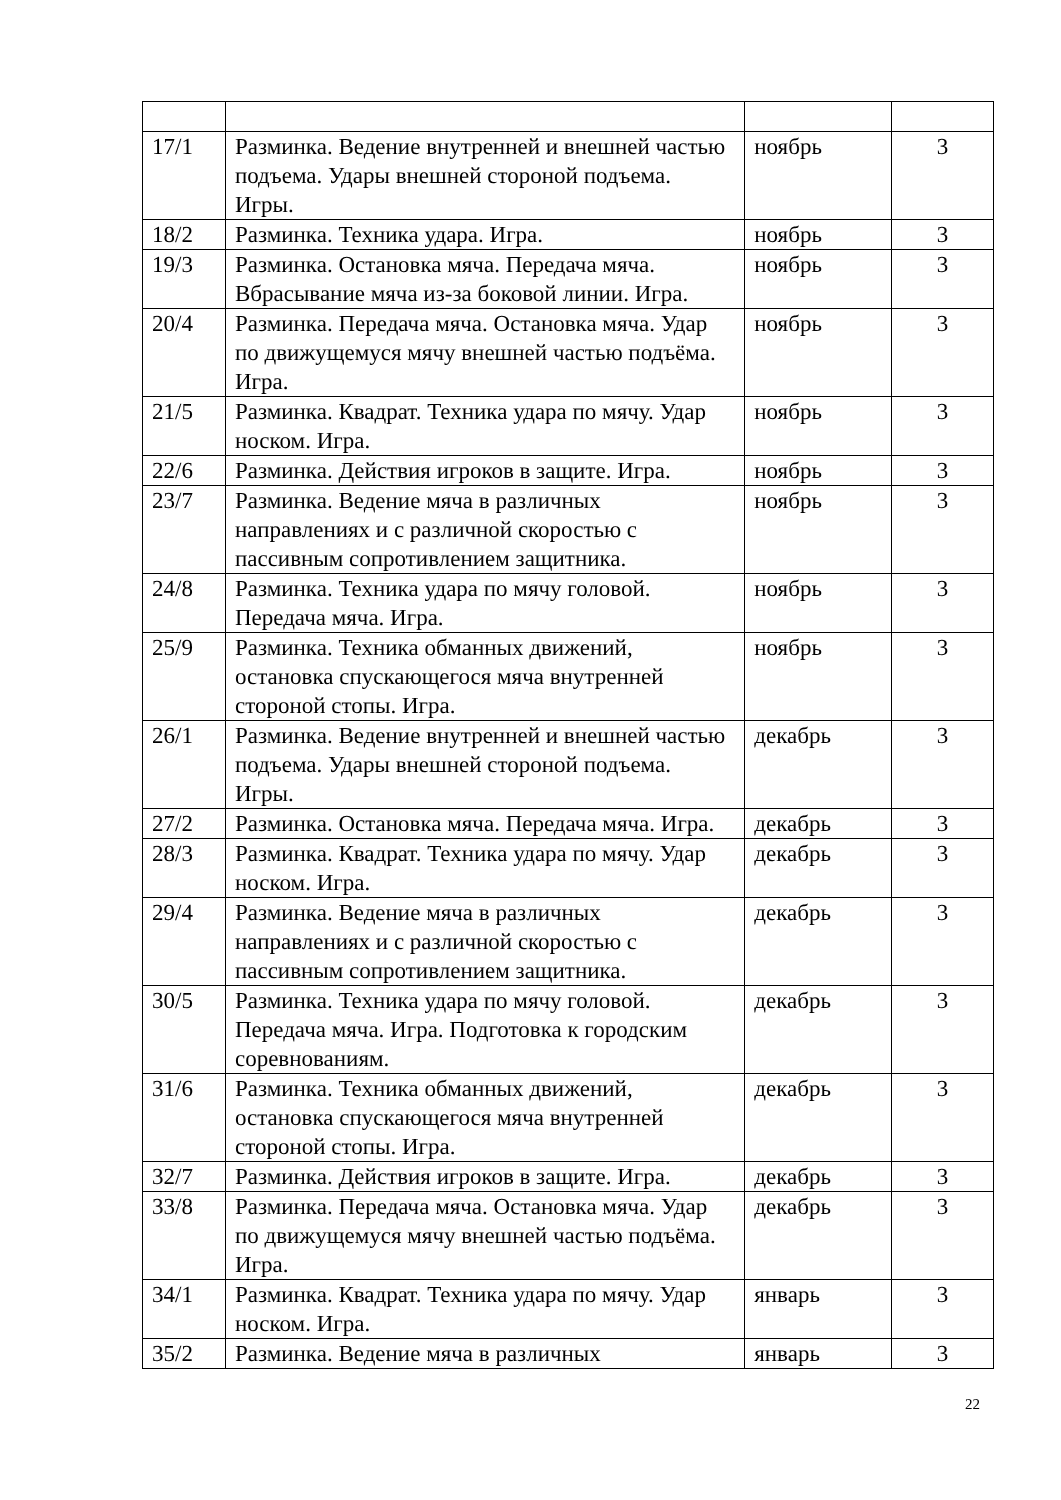| 17/1 | Разминка. Ведение внутренней и внешней частью подъема. Удары внешней стороной подъема. Игры. | ноябрь | 3 |
| 18/2 | Разминка. Техника удара. Игра. | ноябрь | 3 |
| 19/3 | Разминка. Остановка мяча. Передача мяча. Вбрасывание мяча из-за боковой линии. Игра. | ноябрь | 3 |
| 20/4 | Разминка. Передача мяча. Остановка мяча. Удар по движущемуся мячу внешней частью подъёма. Игра. | ноябрь | 3 |
| 21/5 | Разминка. Квадрат. Техника удара по мячу. Удар носком. Игра. | ноябрь | 3 |
| 22/6 | Разминка. Действия игроков в защите. Игра. | ноябрь | 3 |
| 23/7 | Разминка. Ведение мяча в различных направлениях и с различной скоростью с пассивным сопротивлением защитника. | ноябрь | 3 |
| 24/8 | Разминка. Техника удара по мячу головой. Передача мяча. Игра. | ноябрь | 3 |
| 25/9 | Разминка. Техника обманных движений, остановка спускающегося мяча внутренней стороной стопы. Игра. | ноябрь | 3 |
| 26/1 | Разминка. Ведение внутренней и внешней частью подъема. Удары внешней стороной подъема. Игры. | декабрь | 3 |
| 27/2 | Разминка. Остановка мяча. Передача мяча. Игра. | декабрь | 3 |
| 28/3 | Разминка. Квадрат. Техника удара по мячу. Удар носком. Игра. | декабрь | 3 |
| 29/4 | Разминка. Ведение мяча в различных направлениях и с различной скоростью с пассивным сопротивлением защитника. | декабрь | 3 |
| 30/5 | Разминка. Техника удара по мячу головой. Передача мяча. Игра. Подготовка к городским соревнованиям. | декабрь | 3 |
| 31/6 | Разминка. Техника обманных движений, остановка спускающегося мяча внутренней стороной стопы. Игра. | декабрь | 3 |
| 32/7 | Разминка. Действия игроков в защите. Игра. | декабрь | 3 |
| 33/8 | Разминка. Передача мяча. Остановка мяча. Удар по движущемуся мячу внешней частью подъёма. Игра. | декабрь | 3 |
| 34/1 | Разминка. Квадрат. Техника удара по мячу. Удар носком. Игра. | январь | 3 |
| 35/2 | Разминка. Ведение мяча в различных | январь | 3 |
22